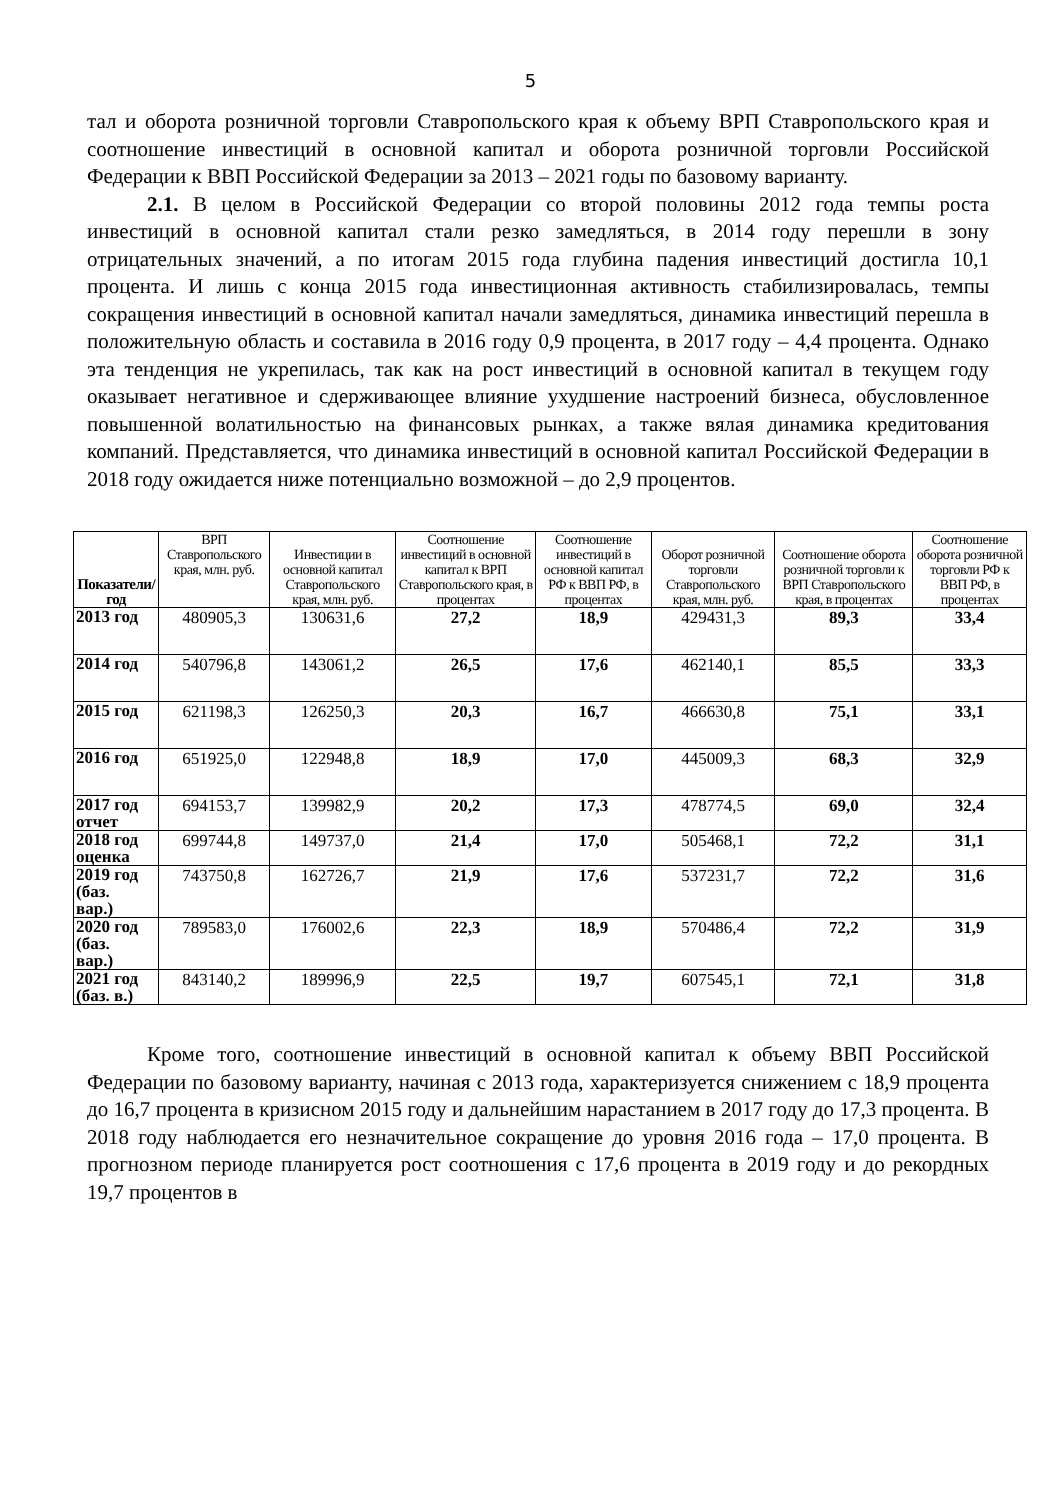5
тал и оборота розничной торговли Ставропольского края к объему ВРП Ставропольского края и соотношение инвестиций в основной капитал и оборота розничной торговли Российской Федерации к ВВП Российской Федерации за 2013 – 2021 годы по базовому варианту.
2.1. В целом в Российской Федерации со второй половины 2012 года темпы роста инвестиций в основной капитал стали резко замедляться, в 2014 году перешли в зону отрицательных значений, а по итогам 2015 года глубина падения инвестиций достигла 10,1 процента. И лишь с конца 2015 года инвестиционная активность стабилизировалась, темпы сокращения инвестиций в основной капитал начали замедляться, динамика инвестиций перешла в положительную область и составила в 2016 году 0,9 процента, в 2017 году – 4,4 процента. Однако эта тенденция не укрепилась, так как на рост инвестиций в основной капитал в текущем году оказывает негативное и сдерживающее влияние ухудшение настроений бизнеса, обусловленное повышенной волатильностью на финансовых рынках, а также вялая динамика кредитования компаний. Представляется, что динамика инвестиций в основной капитал Российской Федерации в 2018 году ожидается ниже потенциально возможной – до 2,9 процентов.
| Показатели/ год | ВРП Ставропольского края, млн. руб. | Инвестиции в основной капитал Ставропольского края, млн. руб. | Соотношение инвестиций в основной капитал к ВРП Ставропольского края, в процентах | Соотношение инвестиций в основной капитал РФ к ВВП РФ, в процентах | Оборот розничной торговли Ставропольского края, млн. руб. | Соотношение оборота розничной торговли к ВРП Ставропольского края, в процентах | Соотношение оборота розничной торговли РФ к ВВП РФ, в процентах |
| --- | --- | --- | --- | --- | --- | --- | --- |
| 2013 год | 480905,3 | 130631,6 | 27,2 | 18,9 | 429431,3 | 89,3 | 33,4 |
| 2014 год | 540796,8 | 143061,2 | 26,5 | 17,6 | 462140,1 | 85,5 | 33,3 |
| 2015 год | 621198,3 | 126250,3 | 20,3 | 16,7 | 466630,8 | 75,1 | 33,1 |
| 2016 год | 651925,0 | 122948,8 | 18,9 | 17,0 | 445009,3 | 68,3 | 32,9 |
| 2017 год отчет | 694153,7 | 139982,9 | 20,2 | 17,3 | 478774,5 | 69,0 | 32,4 |
| 2018 год оценка | 699744,8 | 149737,0 | 21,4 | 17,0 | 505468,1 | 72,2 | 31,1 |
| 2019 год (баз. вар.) | 743750,8 | 162726,7 | 21,9 | 17,6 | 537231,7 | 72,2 | 31,6 |
| 2020 год (баз. вар.) | 789583,0 | 176002,6 | 22,3 | 18,9 | 570486,4 | 72,2 | 31,9 |
| 2021 год (баз. в.) | 843140,2 | 189996,9 | 22,5 | 19,7 | 607545,1 | 72,1 | 31,8 |
Кроме того, соотношение инвестиций в основной капитал к объему ВВП Российской Федерации по базовому варианту, начиная с 2013 года, характеризуется снижением с 18,9 процента до 16,7 процента в кризисном 2015 году и дальнейшим нарастанием в 2017 году до 17,3 процента. В 2018 году наблюдается его незначительное сокращение до уровня 2016 года – 17,0 процента. В прогнозном периоде планируется рост соотношения с 17,6 процента в 2019 году и до рекордных 19,7 процентов в